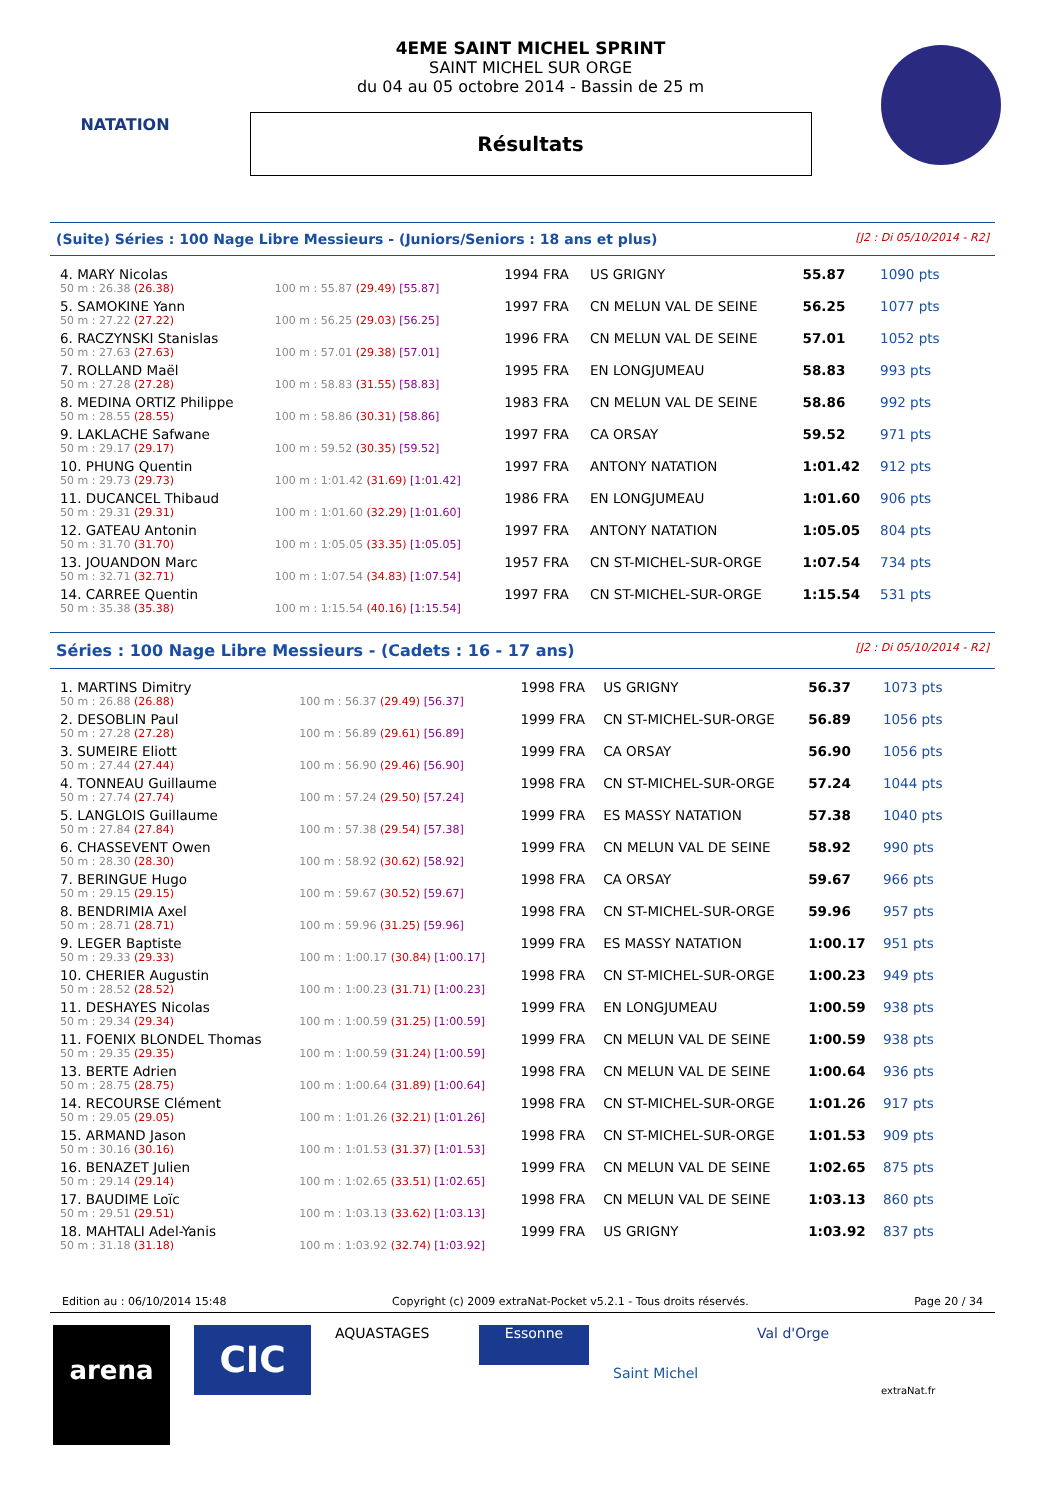NATATION
4EME SAINT MICHEL SPRINT
SAINT MICHEL SUR ORGE
du 04 au 05 octobre 2014 - Bassin de 25 m
Résultats
(Suite) Séries : 100 Nage Libre Messieurs - (Juniors/Seniors : 18 ans et plus) [J2 : Di 05/10/2014 - R2]
| 4. MARY Nicolas | | 1994 FRA | US GRIGNY | 55.87 | 1090 pts |
| 50 m : 26.38 (26.38) | 100 m : 55.87 (29.49) [55.87] | | | | |
| 5. SAMOKINE Yann | | 1997 FRA | CN MELUN VAL DE SEINE | 56.25 | 1077 pts |
| 50 m : 27.22 (27.22) | 100 m : 56.25 (29.03) [56.25] | | | | |
| 6. RACZYNSKI Stanislas | | 1996 FRA | CN MELUN VAL DE SEINE | 57.01 | 1052 pts |
| 50 m : 27.63 (27.63) | 100 m : 57.01 (29.38) [57.01] | | | | |
| 7. ROLLAND Maël | | 1995 FRA | EN LONGJUMEAU | 58.83 | 993 pts |
| 50 m : 27.28 (27.28) | 100 m : 58.83 (31.55) [58.83] | | | | |
| 8. MEDINA ORTIZ Philippe | | 1983 FRA | CN MELUN VAL DE SEINE | 58.86 | 992 pts |
| 50 m : 28.55 (28.55) | 100 m : 58.86 (30.31) [58.86] | | | | |
| 9. LAKLACHE Safwane | | 1997 FRA | CA ORSAY | 59.52 | 971 pts |
| 50 m : 29.17 (29.17) | 100 m : 59.52 (30.35) [59.52] | | | | |
| 10. PHUNG Quentin | | 1997 FRA | ANTONY NATATION | 1:01.42 | 912 pts |
| 50 m : 29.73 (29.73) | 100 m : 1:01.42 (31.69) [1:01.42] | | | | |
| 11. DUCANCEL Thibaud | | 1986 FRA | EN LONGJUMEAU | 1:01.60 | 906 pts |
| 50 m : 29.31 (29.31) | 100 m : 1:01.60 (32.29) [1:01.60] | | | | |
| 12. GATEAU Antonin | | 1997 FRA | ANTONY NATATION | 1:05.05 | 804 pts |
| 50 m : 31.70 (31.70) | 100 m : 1:05.05 (33.35) [1:05.05] | | | | |
| 13. JOUANDON Marc | | 1957 FRA | CN ST-MICHEL-SUR-ORGE | 1:07.54 | 734 pts |
| 50 m : 32.71 (32.71) | 100 m : 1:07.54 (34.83) [1:07.54] | | | | |
| 14. CARREE Quentin | | 1997 FRA | CN ST-MICHEL-SUR-ORGE | 1:15.54 | 531 pts |
| 50 m : 35.38 (35.38) | 100 m : 1:15.54 (40.16) [1:15.54] | | | | |
Séries : 100 Nage Libre Messieurs - (Cadets : 16 - 17 ans) [J2 : Di 05/10/2014 - R2]
| 1. MARTINS Dimitry | | 1998 FRA | US GRIGNY | 56.37 | 1073 pts |
| 50 m : 26.88 (26.88) | 100 m : 56.37 (29.49) [56.37] | | | | |
| 2. DESOBLIN Paul | | 1999 FRA | CN ST-MICHEL-SUR-ORGE | 56.89 | 1056 pts |
| 50 m : 27.28 (27.28) | 100 m : 56.89 (29.61) [56.89] | | | | |
| 3. SUMEIRE Eliott | | 1999 FRA | CA ORSAY | 56.90 | 1056 pts |
| 50 m : 27.44 (27.44) | 100 m : 56.90 (29.46) [56.90] | | | | |
| 4. TONNEAU Guillaume | | 1998 FRA | CN ST-MICHEL-SUR-ORGE | 57.24 | 1044 pts |
| 50 m : 27.74 (27.74) | 100 m : 57.24 (29.50) [57.24] | | | | |
| 5. LANGLOIS Guillaume | | 1999 FRA | ES MASSY NATATION | 57.38 | 1040 pts |
| 50 m : 27.84 (27.84) | 100 m : 57.38 (29.54) [57.38] | | | | |
| 6. CHASSEVENT Owen | | 1999 FRA | CN MELUN VAL DE SEINE | 58.92 | 990 pts |
| 50 m : 28.30 (28.30) | 100 m : 58.92 (30.62) [58.92] | | | | |
| 7. BERINGUE Hugo | | 1998 FRA | CA ORSAY | 59.67 | 966 pts |
| 50 m : 29.15 (29.15) | 100 m : 59.67 (30.52) [59.67] | | | | |
| 8. BENDRIMIA Axel | | 1998 FRA | CN ST-MICHEL-SUR-ORGE | 59.96 | 957 pts |
| 50 m : 28.71 (28.71) | 100 m : 59.96 (31.25) [59.96] | | | | |
| 9. LEGER Baptiste | | 1999 FRA | ES MASSY NATATION | 1:00.17 | 951 pts |
| 50 m : 29.33 (29.33) | 100 m : 1:00.17 (30.84) [1:00.17] | | | | |
| 10. CHERIER Augustin | | 1998 FRA | CN ST-MICHEL-SUR-ORGE | 1:00.23 | 949 pts |
| 50 m : 28.52 (28.52) | 100 m : 1:00.23 (31.71) [1:00.23] | | | | |
| 11. DESHAYES Nicolas | | 1999 FRA | EN LONGJUMEAU | 1:00.59 | 938 pts |
| 50 m : 29.34 (29.34) | 100 m : 1:00.59 (31.25) [1:00.59] | | | | |
| 11. FOENIX BLONDEL Thomas | | 1999 FRA | CN MELUN VAL DE SEINE | 1:00.59 | 938 pts |
| 50 m : 29.35 (29.35) | 100 m : 1:00.59 (31.24) [1:00.59] | | | | |
| 13. BERTE Adrien | | 1998 FRA | CN MELUN VAL DE SEINE | 1:00.64 | 936 pts |
| 50 m : 28.75 (28.75) | 100 m : 1:00.64 (31.89) [1:00.64] | | | | |
| 14. RECOURSE Clément | | 1998 FRA | CN ST-MICHEL-SUR-ORGE | 1:01.26 | 917 pts |
| 50 m : 29.05 (29.05) | 100 m : 1:01.26 (32.21) [1:01.26] | | | | |
| 15. ARMAND Jason | | 1998 FRA | CN ST-MICHEL-SUR-ORGE | 1:01.53 | 909 pts |
| 50 m : 30.16 (30.16) | 100 m : 1:01.53 (31.37) [1:01.53] | | | | |
| 16. BENAZET Julien | | 1999 FRA | CN MELUN VAL DE SEINE | 1:02.65 | 875 pts |
| 50 m : 29.14 (29.14) | 100 m : 1:02.65 (33.51) [1:02.65] | | | | |
| 17. BAUDIME Loïc | | 1998 FRA | CN MELUN VAL DE SEINE | 1:03.13 | 860 pts |
| 50 m : 29.51 (29.51) | 100 m : 1:03.13 (33.62) [1:03.13] | | | | |
| 18. MAHTALI Adel-Yanis | | 1999 FRA | US GRIGNY | 1:03.92 | 837 pts |
| 50 m : 31.18 (31.18) | 100 m : 1:03.92 (32.74) [1:03.92] | | | | |
Edition au : 06/10/2014 15:48 Copyright (c) 2009 extraNat-Pocket v5.2.1 - Tous droits réservés. Page 20 / 34
arena
CIC
AQUASTAGES
Essonne
Saint Michel
Val d'Orge
extraNat.fr